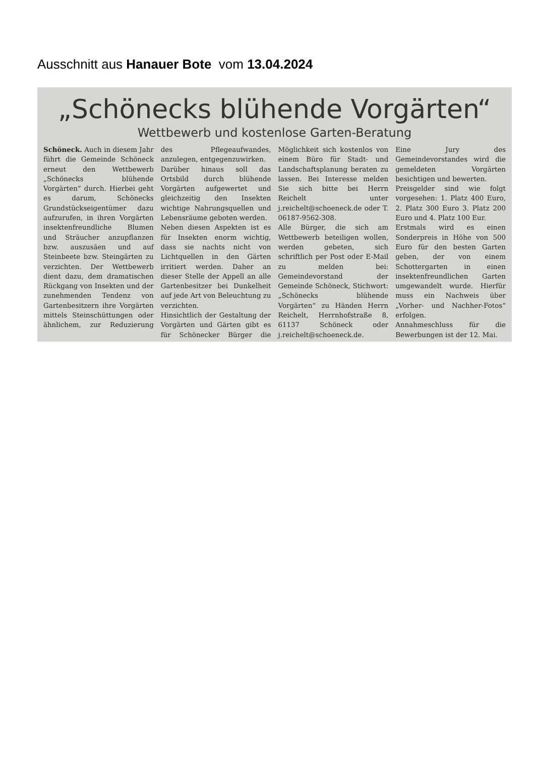Ausschnitt aus Hanauer Bote vom 13.04.2024
„Schönecks blühende Vorgärten“
Wettbewerb und kostenlose Garten-Beratung
Schöneck. Auch in diesem Jahr führt die Gemeinde Schöneck erneut den Wettbewerb „Schönecks blühende Vorgärten“ durch. Hierbei geht es darum, Schönecks Grundstückseigentümer dazu aufzurufen, in ihren Vorgärten insektenfreundliche Blumen und Sträucher anzupflanzen bzw. auszusäen und auf Steinbeete bzw. Steingärten zu verzichten. Der Wettbewerb dient dazu, dem dramatischen Rückgang von Insekten und der zunehmenden Tendenz von Gartenbesitzern ihre Vorgärten mittels Steinschüttungen oder ähnlichem, zur Reduzierung des Pflegeaufwandes, anzulegen, entgegenzuwirken.
Darüber hinaus soll das Ortsbild durch blühende Vorgärten aufgewertet und gleichzeitig den Insekten wichtige Nahrungsquellen und Lebensräume geboten werden.
Neben diesen Aspekten ist es für Insekten enorm wichtig, dass sie nachts nicht von Lichtquellen in den Gärten irritiert werden. Daher an dieser Stelle der Appell an alle Gartenbesitzer bei Dunkelheit auf jede Art von Beleuchtung zu verzichten.
Hinsichtlich der Gestaltung der Vorgärten und Gärten gibt es für Schönecker Bürger die Möglichkeit sich kostenlos von einem Büro für Stadt- und Landschaftsplanung beraten zu lassen. Bei Interesse melden Sie sich bitte bei Herrn Reichelt unter j.reichelt@schoeneck.de oder T. 06187-9562-308.
Alle Bürger, die sich am Wettbewerb beteiligen wollen, werden gebeten, sich schriftlich per Post oder E-Mail zu melden bei: Gemeindevorstand der Gemeinde Schöneck, Stichwort: „Schönecks blühende Vorgärten“ zu Händen Herrn Reichelt, Herrnhofstraße 8, 61137 Schöneck oder j.reichelt@schoeneck.de.
Eine Jury des Gemeindevorstandes wird die gemeldeten Vorgärten besichtigen und bewerten.
Preisgelder sind wie folgt vorgesehen: 1. Platz 400 Euro, 2. Platz 300 Euro 3. Platz 200 Euro und 4. Platz 100 Eur.
Erstmals wird es einen Sonderpreis in Höhe von 500 Euro für den besten Garten geben, der von einem Schottergarten in einen insektenfreundlichen Garten umgewandelt wurde. Hierfür muss ein Nachweis über „Vorher- und Nachher-Fotos“ erfolgen.
Annahmeschluss für die Bewerbungen ist der 12. Mai.